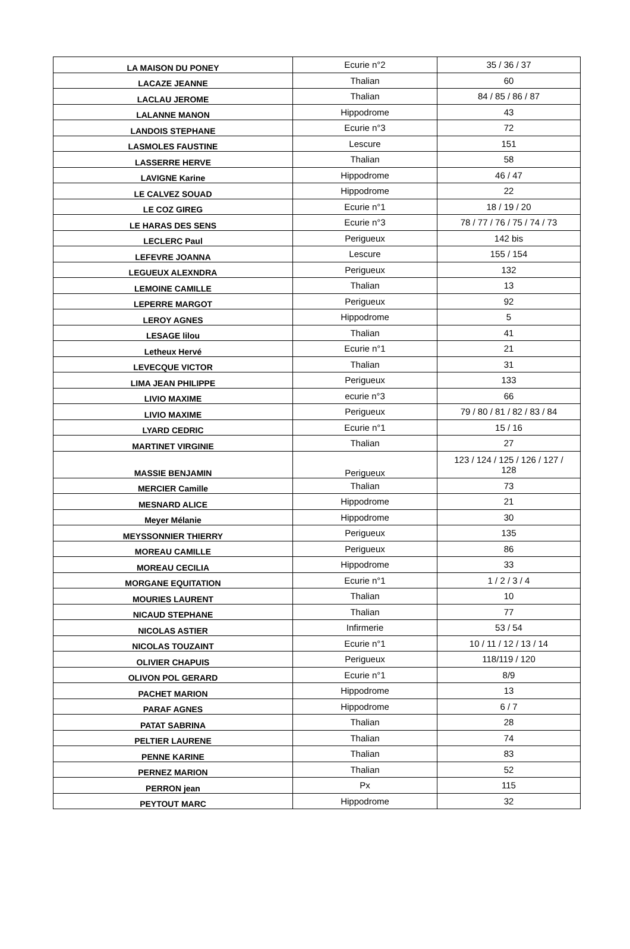| LA MAISON DU PONEY | Ecurie n°2 | 35 / 36 / 37 |
| LACAZE JEANNE | Thalian | 60 |
| LACLAU JEROME | Thalian | 84 / 85 / 86 / 87 |
| LALANNE MANON | Hippodrome | 43 |
| LANDOIS STEPHANE | Ecurie n°3 | 72 |
| LASMOLES FAUSTINE | Lescure | 151 |
| LASSERRE HERVE | Thalian | 58 |
| LAVIGNE Karine | Hippodrome | 46 / 47 |
| LE CALVEZ SOUAD | Hippodrome | 22 |
| LE COZ GIREG | Ecurie n°1 | 18 / 19 / 20 |
| LE HARAS DES SENS | Ecurie n°3 | 78 / 77 / 76 / 75 / 74 / 73 |
| LECLERC Paul | Perigueux | 142 bis |
| LEFEVRE JOANNA | Lescure | 155 / 154 |
| LEGUEUX ALEXNDRA | Perigueux | 132 |
| LEMOINE CAMILLE | Thalian | 13 |
| LEPERRE MARGOT | Perigueux | 92 |
| LEROY AGNES | Hippodrome | 5 |
| LESAGE lilou | Thalian | 41 |
| Letheux Hervé | Ecurie n°1 | 21 |
| LEVECQUE VICTOR | Thalian | 31 |
| LIMA JEAN PHILIPPE | Perigueux | 133 |
| LIVIO MAXIME | ecurie n°3 | 66 |
| LIVIO MAXIME | Perigueux | 79 / 80 / 81 / 82 / 83 / 84 |
| LYARD CEDRIC | Ecurie n°1 | 15 / 16 |
| MARTINET VIRGINIE | Thalian | 27 |
| MASSIE BENJAMIN | Perigueux | 123 / 124 / 125 / 126 / 127 / 128 |
| MERCIER Camille | Thalian | 73 |
| MESNARD ALICE | Hippodrome | 21 |
| Meyer Mélanie | Hippodrome | 30 |
| MEYSSONNIER THIERRY | Perigueux | 135 |
| MOREAU CAMILLE | Perigueux | 86 |
| MOREAU CECILIA | Hippodrome | 33 |
| MORGANE EQUITATION | Ecurie n°1 | 1 / 2 / 3 / 4 |
| MOURIES LAURENT | Thalian | 10 |
| NICAUD STEPHANE | Thalian | 77 |
| NICOLAS ASTIER | Infirmerie | 53 / 54 |
| NICOLAS TOUZAINT | Ecurie n°1 | 10 / 11 / 12 / 13 / 14 |
| OLIVIER CHAPUIS | Perigueux | 118/119 / 120 |
| OLIVON POL GERARD | Ecurie n°1 | 8/9 |
| PACHET MARION | Hippodrome | 13 |
| PARAF AGNES | Hippodrome | 6 / 7 |
| PATAT SABRINA | Thalian | 28 |
| PELTIER LAURENE | Thalian | 74 |
| PENNE KARINE | Thalian | 83 |
| PERNEZ MARION | Thalian | 52 |
| PERRON jean | Px | 115 |
| PEYTOUT MARC | Hippodrome | 32 |